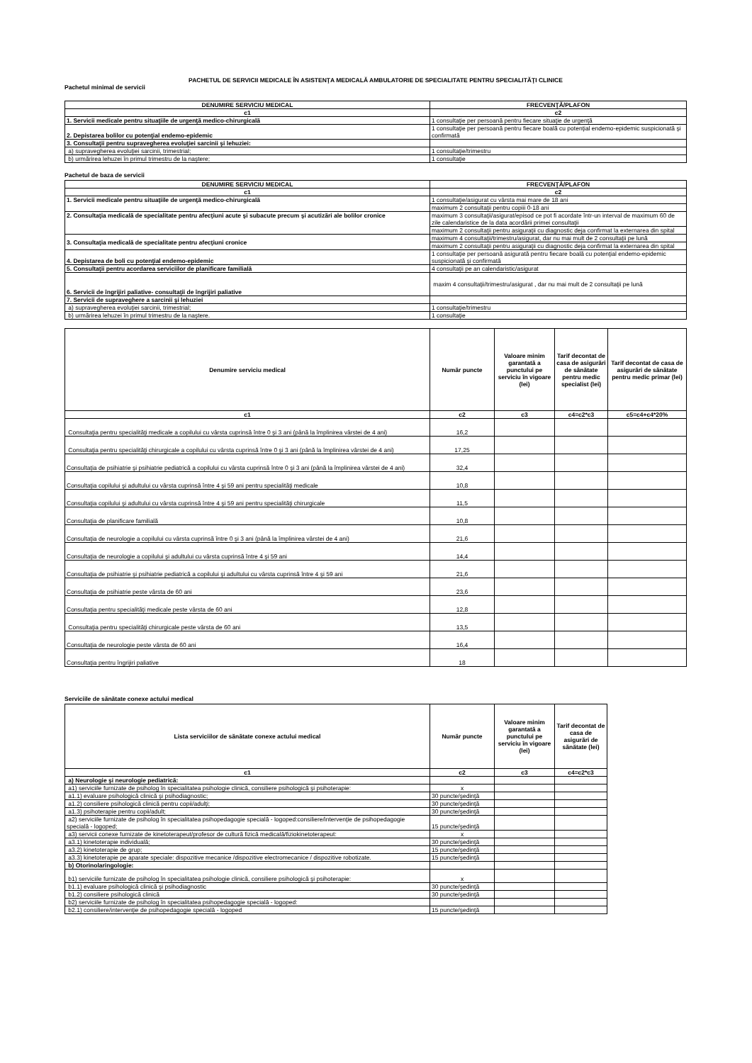PACHETUL DE SERVICII MEDICALE ÎN ASISTENŢA MEDICALĂ AMBULATORIE DE SPECIALITATE PENTRU SPECIALITĂŢI CLINICE
Pachetul minimal de servicii
| DENUMIRE SERVICIU MEDICAL | FRECVENŢĂ/PLAFON |
| --- | --- |
| c1 | c2 |
| 1. Servicii medicale pentru situaţiile de urgenţă medico-chirurgicală | 1 consultaţie per persoană pentru fiecare situaţie de urgenţă |
| 2. Depistarea bolilor cu potenţial endemo-epidemic | 1 consultaţie per persoană pentru fiecare boală cu potenţial endemo-epidemic suspicionată şi confirmată |
| 3. Consultaţii pentru supravegherea evoluţiei sarcinii şi lehuziei: | |
| a) supravegherea evoluţiei sarcinii, trimestrial; | 1 consultaţie/trimestru |
| b) urmărirea lehuzei în primul trimestru de la naştere; | 1 consultaţie |
Pachetul de baza de servicii
| DENUMIRE SERVICIU MEDICAL | FRECVENŢĂ/PLAFON |
| --- | --- |
| c1 | c2 |
| 1. Servicii medicale pentru situaţiile de urgenţă medico-chirurgicală | 1 consultaţie/asigurat cu vârsta mai mare de 18 ani |
| | maximum 2 consultaţii pentru copiii 0-18 ani |
| 2. Consultaţia medicală de specialitate pentru afecţiuni acute şi subacute precum şi acutizări ale bolilor cronice | maximum 3 consultaţii/asigurat/episod ce pot fi acordate într-un interval de maximum 60 de zile calendaristice de la data acordării primei consultaţii |
| | maximum 2 consultaţii pentru asiguraţii cu diagnostic deja confirmat la externarea din spital |
| 3. Consultaţia medicală de specialitate pentru afecţiuni cronice | maximum 4 consultaţii/trimestru/asigurat, dar nu mai mult de 2 consultaţii pe lună |
| | maximum 2 consultaţii pentru asiguraţii cu diagnostic deja confirmat la externarea din spital |
| 4. Depistarea de boli cu potenţial endemo-epidemic | 1 consultaţie per persoană asigurată pentru fiecare boală cu potenţial endemo-epidemic suspicionată şi confirmată |
| 5. Consultaţii pentru acordarea serviciilor de planificare familială | 4 consultaţii pe an calendaristic/asigurat |
| 6. Servicii de îngrijiri paliative- consultaţii de îngrijiri paliative | maxim 4 consultaţii/trimestru/asigurat , dar nu mai mult de 2 consultaţii pe lună |
| 7. Servicii de supraveghere a sarcinii şi lehuziei | |
| a) supravegherea evoluţiei sarcinii, trimestrial; | 1 consultaţie/trimestru |
| b) urmărirea lehuzei în primul trimestru de la naştere. | 1 consultaţie |
| Denumire serviciu medical | Număr puncte | Valoare minim garantată a punctului pe serviciu în vigoare (lei) | Tarif decontat de casa de asigurări de sănătate pentru medic specialist (lei) | Tarif decontat de casa de asigurări de sănătate pentru medic primar (lei) |
| --- | --- | --- | --- | --- |
| c1 | c2 | c3 | c4=c2*c3 | c5=c4+c4*20% |
| Consultaţia pentru specialităţi medicale a copilului cu vârsta cuprinsă între 0 şi 3 ani (până la împlinirea vârstei de 4 ani) | 16,2 | | | |
| Consultaţia pentru specialităţi chirurgicale a copilului cu vârsta cuprinsă între 0 şi 3 ani (până la împlinirea vârstei de 4 ani) | 17,25 | | | |
| Consultaţia de psihiatrie şi psihiatrie pediatrică a copilului cu vârsta cuprinsă între 0 şi 3 ani (până la împlinirea vârstei de 4 ani) | 32,4 | | | |
| Consultaţia copilului şi adultului cu vârsta cuprinsă între 4 şi 59 ani pentru specialităţi medicale | 10,8 | | | |
| Consultaţia copilului şi adultului cu vârsta cuprinsă între 4 şi 59 ani pentru specialităţi chirurgicale | 11,5 | | | |
| Consultaţia de planificare familială | 10,8 | | | |
| Consultaţia de neurologie a copilului cu vârsta cuprinsă între 0 şi 3 ani (până la împlinirea vârstei de 4 ani) | 21,6 | | | |
| Consultaţia de neurologie a copilului şi adultului cu vârsta cuprinsă între 4 şi 59 ani | 14,4 | | | |
| Consultaţia de psihiatrie şi psihiatrie pediatrică a copilului şi adultului cu vârsta cuprinsă între 4 şi 59 ani | 21,6 | | | |
| Consultaţia de psihiatrie peste vârsta de 60 ani | 23,6 | | | |
| Consultaţia pentru specialităţi medicale peste vârsta de 60 ani | 12,8 | | | |
| Consultaţia pentru specialităţi chirurgicale peste vârsta de 60 ani | 13,5 | | | |
| Consultaţia de neurologie peste vârsta de 60 ani | 16,4 | | | |
| Consultaţia pentru îngrijiri paliative | 18 | | | |
Serviciile de sănătate conexe actului medical
| Lista serviciilor de sănătate conexe actului medical | Număr puncte | Valoare minim garantată a punctului pe serviciu în vigoare (lei) | Tarif decontat de casa de asigurări de sănătate (lei) |
| --- | --- | --- | --- |
| c1 | c2 | c3 | c4=c2*c3 |
| a) Neurologie şi neurologie pediatrică: | | | |
| a1) serviciile furnizate de psiholog în specialitatea psihologie clinică, consiliere psihologică şi psihoterapie: | x | | |
| a1.1) evaluare psihologică clinică şi psihodiagnostic; | 30 puncte/şedinţă | | |
| a1.2) consiliere psihologică clinică pentru copii/adulţi; | 30 puncte/şedinţă | | |
| a1.3) psihoterapie pentru copii/adult; | 30 puncte/şedinţă | | |
| a2) serviciile furnizate de psiholog în specialitatea psihopedagogie specială - logoped:consiliere/intervenţie de psihopedagogie specială - logoped; | 15 puncte/şedinţă | | |
| a3) servicii conexe furnizate de kinetoterapeut/profesor de cultură fizică medicală/fiziokinetoterapeut: | x | | |
| a3.1) kinetoterapie individuală; | 30 puncte/şedinţă | | |
| a3.2) kinetoterapie de grup; | 15 puncte/şedinţă | | |
| a3.3) kinetoterapie pe aparate speciale: dispozitive mecanice /dispozitive electromecanice / dispozitive robotizate. | 15 puncte/şedinţă | | |
| b) Otorinolaringologie: | | | |
| b1) serviciile furnizate de psiholog în specialitatea psihologie clinică, consiliere psihologică şi psihoterapie: | x | | |
| b1.1) evaluare psihologică clinică şi psihodiagnostic | 30 puncte/şedinţă | | |
| b1.2) consiliere psihologică clinică | 30 puncte/şedinţă | | |
| b2) serviciile furnizate de psiholog în specialitatea psihopedagogie specială - logoped: | | | |
| b2.1) consiliere/intervenţie de psihopedagogie specială - logoped | 15 puncte/şedinţă | | |